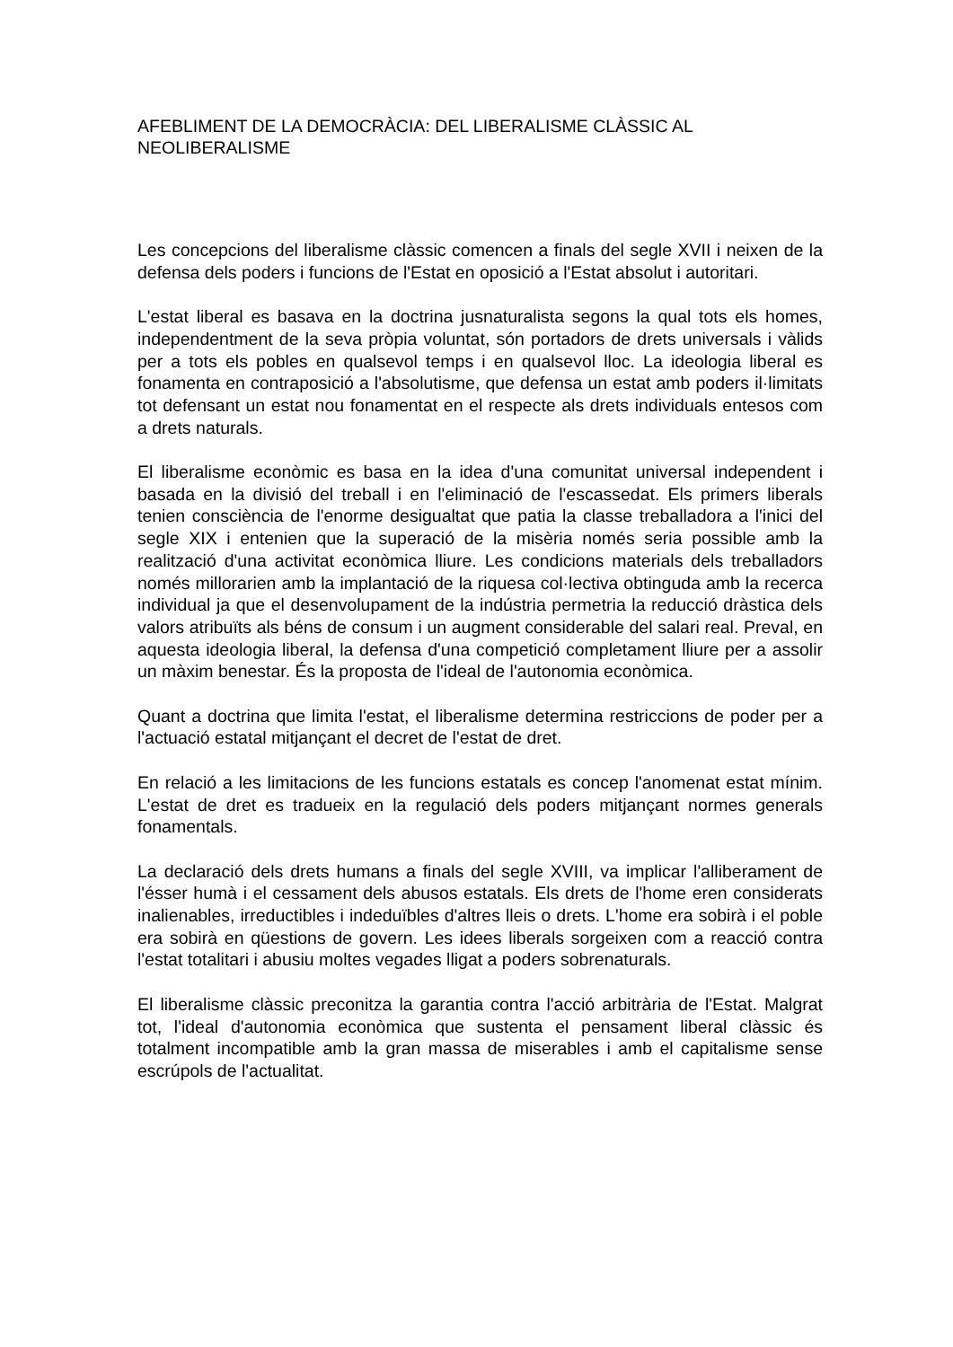AFEBLIMENT DE LA DEMOCRÀCIA: DEL LIBERALISME CLÀSSIC AL NEOLIBERALISME
Les concepcions del liberalisme clàssic comencen a finals del segle XVII i neixen de la defensa dels poders i funcions de l'Estat en oposició a l'Estat absolut i autoritari.
L'estat liberal es basava en la doctrina jusnaturalista segons la qual tots els homes, independentment de la seva pròpia voluntat, són portadors de drets universals i vàlids per a tots els pobles en qualsevol temps i en qualsevol lloc. La ideologia liberal es fonamenta en contraposició a l'absolutisme, que defensa un estat amb poders il·limitats tot defensant un estat nou fonamentat en el respecte als drets individuals entesos com a drets naturals.
El liberalisme econòmic es basa en la idea d'una comunitat universal independent i basada en la divisió del treball i en l'eliminació de l'escassedat. Els primers liberals tenien consciència de l'enorme desigualtat que patia la classe treballadora a l'inici del segle XIX i entenien que la superació de la misèria només seria possible amb la realització d'una activitat econòmica lliure. Les condicions materials dels treballadors només millorarien amb la implantació de la riquesa col·lectiva obtinguda amb la recerca individual ja que el desenvolupament de la indústria permetria la reducció dràstica dels valors atribuïts als béns de consum i un augment considerable del salari real. Preval, en aquesta ideologia liberal, la defensa d'una competició completament lliure per a assolir un màxim benestar. És la proposta de l'ideal de l'autonomia econòmica.
Quant a doctrina que limita l'estat, el liberalisme determina restriccions de poder per a l'actuació estatal mitjançant el decret de l'estat de dret.
En relació a les limitacions de les funcions estatals es concep l'anomenat estat mínim. L'estat de dret es tradueix en la regulació dels poders mitjançant normes generals fonamentals.
La declaració dels drets humans a finals del segle XVIII, va implicar l'alliberament de l'ésser humà i el cessament dels abusos estatals. Els drets de l'home eren considerats inalienables, irreductibles i indeduïbles d'altres lleis o drets. L'home era sobirà i el poble era sobirà en qüestions de govern. Les idees liberals sorgeixen com a reacció contra l'estat totalitari i abusiu moltes vegades lligat a poders sobrenaturals.
El liberalisme clàssic preconitza la garantia contra l'acció arbitrària de l'Estat. Malgrat tot, l'ideal d'autonomia econòmica que sustenta el pensament liberal clàssic és totalment incompatible amb la gran massa de miserables i amb el capitalisme sense escrúpols de l'actualitat.